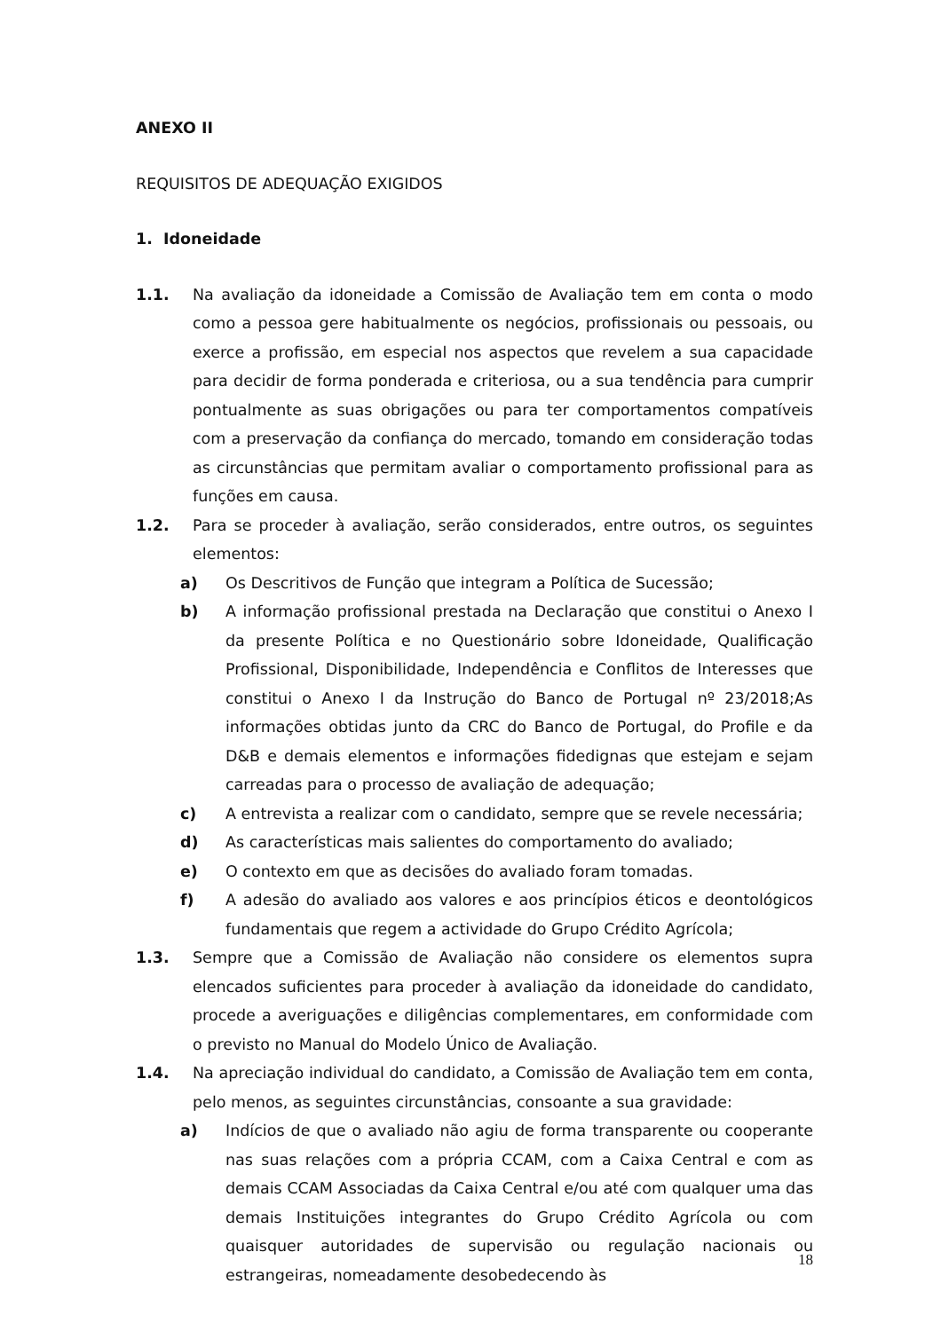ANEXO II
REQUISITOS DE ADEQUAÇÃO EXIGIDOS
1. Idoneidade
1.1. Na avaliação da idoneidade a Comissão de Avaliação tem em conta o modo como a pessoa gere habitualmente os negócios, profissionais ou pessoais, ou exerce a profissão, em especial nos aspectos que revelem a sua capacidade para decidir de forma ponderada e criteriosa, ou a sua tendência para cumprir pontualmente as suas obrigações ou para ter comportamentos compatíveis com a preservação da confiança do mercado, tomando em consideração todas as circunstâncias que permitam avaliar o comportamento profissional para as funções em causa.
1.2. Para se proceder à avaliação, serão considerados, entre outros, os seguintes elementos:
a) Os Descritivos de Função que integram a Política de Sucessão;
b) A informação profissional prestada na Declaração que constitui o Anexo I da presente Política e no Questionário sobre Idoneidade, Qualificação Profissional, Disponibilidade, Independência e Conflitos de Interesses que constitui o Anexo I da Instrução do Banco de Portugal nº 23/2018;As informações obtidas junto da CRC do Banco de Portugal, do Profile e da D&B e demais elementos e informações fidedignas que estejam e sejam carreadas para o processo de avaliação de adequação;
c) A entrevista a realizar com o candidato, sempre que se revele necessária;
d) As características mais salientes do comportamento do avaliado;
e) O contexto em que as decisões do avaliado foram tomadas.
f) A adesão do avaliado aos valores e aos princípios éticos e deontológicos fundamentais que regem a actividade do Grupo Crédito Agrícola;
1.3. Sempre que a Comissão de Avaliação não considere os elementos supra elencados suficientes para proceder à avaliação da idoneidade do candidato, procede a averiguações e diligências complementares, em conformidade com o previsto no Manual do Modelo Único de Avaliação.
1.4. Na apreciação individual do candidato, a Comissão de Avaliação tem em conta, pelo menos, as seguintes circunstâncias, consoante a sua gravidade:
a) Indícios de que o avaliado não agiu de forma transparente ou cooperante nas suas relações com a própria CCAM, com a Caixa Central e com as demais CCAM Associadas da Caixa Central e/ou até com qualquer uma das demais Instituições integrantes do Grupo Crédito Agrícola ou com quaisquer autoridades de supervisão ou regulação nacionais ou estrangeiras, nomeadamente desobedecendo às
18